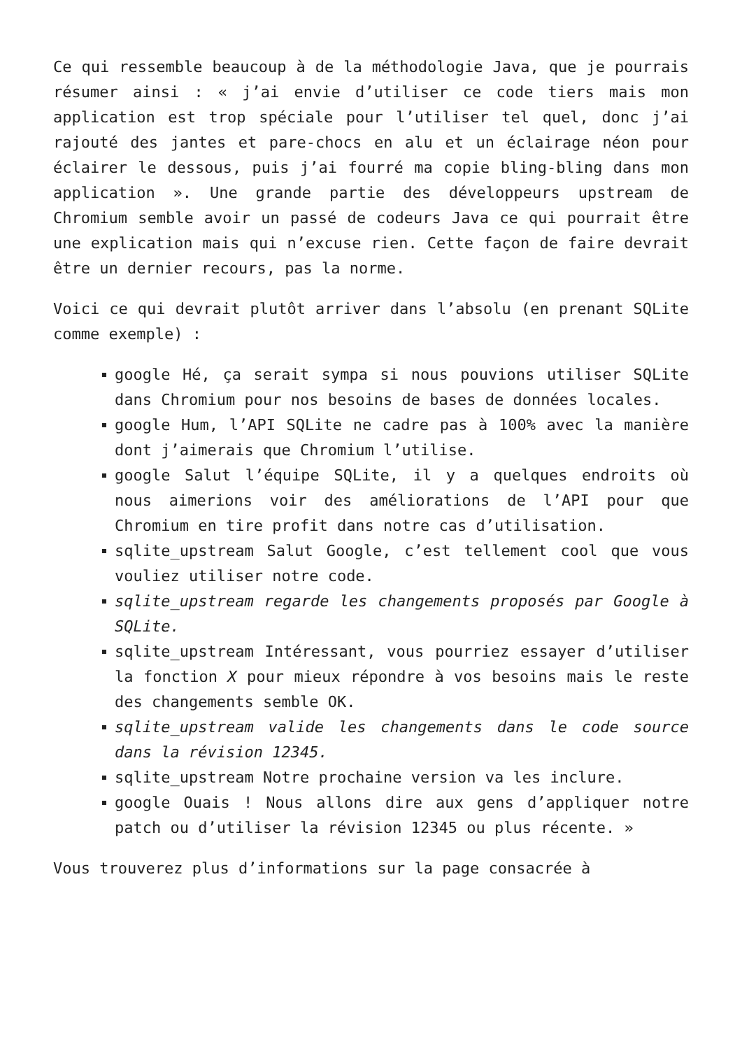Ce qui ressemble beaucoup à de la méthodologie Java, que je pourrais résumer ainsi : « j’ai envie d’utiliser ce code tiers mais mon application est trop spéciale pour l’utiliser tel quel, donc j’ai rajouté des jantes et pare-chocs en alu et un éclairage néon pour éclairer le dessous, puis j’ai fourré ma copie bling-bling dans mon application ». Une grande partie des développeurs upstream de Chromium semble avoir un passé de codeurs Java ce qui pourrait être une explication mais qui n’excuse rien. Cette façon de faire devrait être un dernier recours, pas la norme.
Voici ce qui devrait plutôt arriver dans l’absolu (en prenant SQLite comme exemple) :
google Hé, ça serait sympa si nous pouvions utiliser SQLite dans Chromium pour nos besoins de bases de données locales.
google Hum, l’API SQLite ne cadre pas à 100% avec la manière dont j’aimerais que Chromium l’utilise.
google Salut l’équipe SQLite, il y a quelques endroits où nous aimerions voir des améliorations de l’API pour que Chromium en tire profit dans notre cas d’utilisation.
sqlite_upstream Salut Google, c’est tellement cool que vous vouliez utiliser notre code.
sqlite_upstream regarde les changements proposés par Google à SQLite.
sqlite_upstream Intéressant, vous pourriez essayer d’utiliser la fonction X pour mieux répondre à vos besoins mais le reste des changements semble OK.
sqlite_upstream valide les changements dans le code source dans la révision 12345.
sqlite_upstream Notre prochaine version va les inclure.
google Ouais ! Nous allons dire aux gens d’appliquer notre patch ou d’utiliser la révision 12345 ou plus récente. »
Vous trouverez plus d’informations sur la page consacrée à